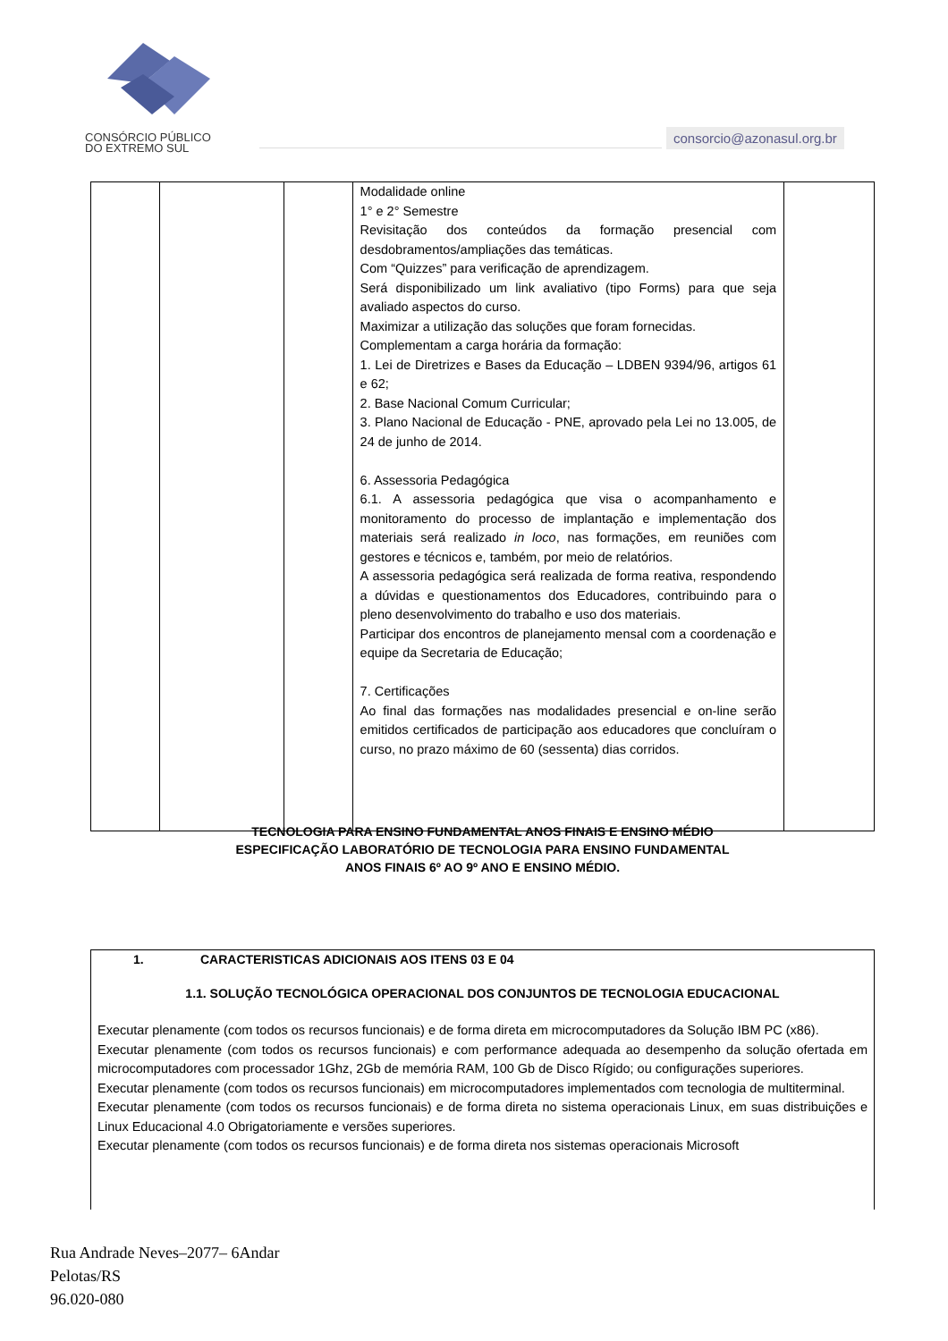CONSÓRCIO PÚBLICO
DO EXTREMO SUL
consorcio@azonasul.org.br
| | | | Modalidade online 1° e 2° Semestre Revisitação dos conteúdos da formação presencial com desdobramentos/ampliações das temáticas. Com “Quizzes” para verificação de aprendizagem. Será disponibilizado um link avaliativo (tipo Forms) para que seja avaliado aspectos do curso. Maximizar a utilização das soluções que foram fornecidas. Complementam a carga horária da formação: 1. Lei de Diretrizes e Bases da Educação – LDBEN 9394/96, artigos 61 e 62; 2. Base Nacional Comum Curricular; 3. Plano Nacional de Educação - PNE, aprovado pela Lei no 13.005, de 24 de junho de 2014. 6. Assessoria Pedagógica 6.1. A assessoria pedagógica que visa o acompanhamento e monitoramento do processo de implantação e implementação dos materiais será realizado in loco , nas formações, em reuniões com gestores e técnicos e, também, por meio de relatórios. A assessoria pedagógica será realizada de forma reativa, respondendo a dúvidas e questionamentos dos Educadores, contribuindo para o pleno desenvolvimento do trabalho e uso dos materiais. Participar dos encontros de planejamento mensal com a coordenação e equipe da Secretaria de Educação; 7. Certificações Ao final das formações nas modalidades presencial e on-line serão emitidos certificados de participação aos educadores que concluíram o curso, no prazo máximo de 60 (sessenta) dias corridos. | |
TECNOLOGIA PARA ENSINO FUNDAMENTAL ANOS FINAIS E ENSINO MÉDIO
ESPECIFICAÇÃO LABORATÓRIO DE TECNOLOGIA PARA ENSINO FUNDAMENTAL
ANOS FINAIS 6º AO 9º ANO E ENSINO MÉDIO.
1. CARACTERISTICAS ADICIONAIS AOS ITENS 03 E 04
1.1. SOLUÇÃO TECNOLÓGICA OPERACIONAL DOS CONJUNTOS DE TECNOLOGIA EDUCACIONAL
Executar plenamente (com todos os recursos funcionais) e de forma direta em microcomputadores da Solução IBM PC (x86).
Executar plenamente (com todos os recursos funcionais) e com performance adequada ao desempenho da solução ofertada em microcomputadores com processador 1Ghz, 2Gb de memória RAM, 100 Gb de Disco Rígido; ou configurações superiores.
Executar plenamente (com todos os recursos funcionais) em microcomputadores implementados com tecnologia de multiterminal.
Executar plenamente (com todos os recursos funcionais) e de forma direta no sistema operacionais Linux, em suas distribuições e Linux Educacional 4.0 Obrigatoriamente e versões superiores.
Executar plenamente (com todos os recursos funcionais) e de forma direta nos sistemas operacionais Microsoft
Rua Andrade Neves–2077– 6Andar
Pelotas/RS
96.020-080